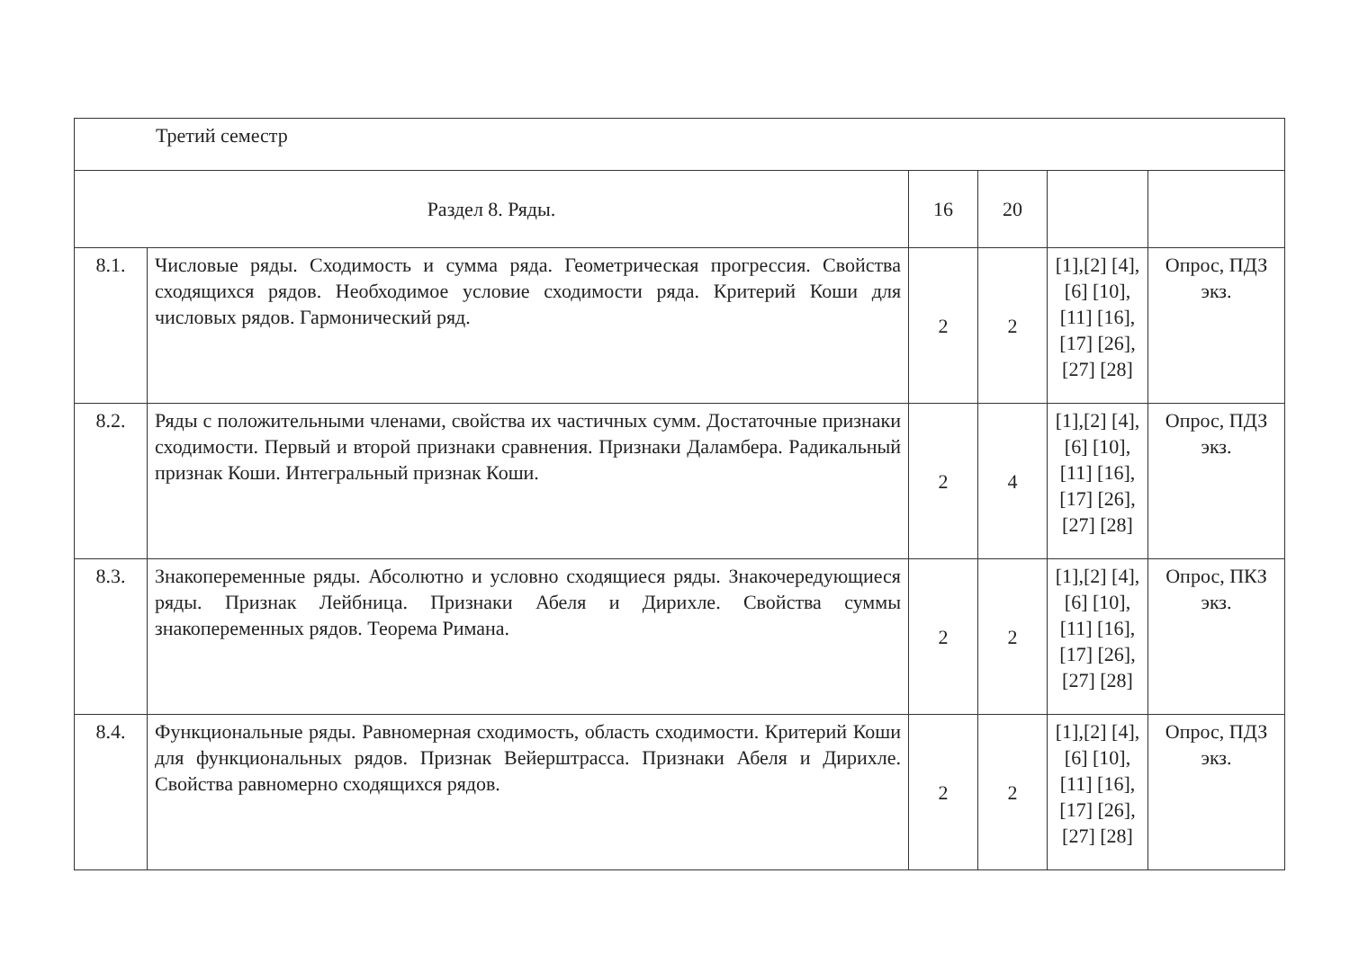| Третий семестр | | | | | |
| Раздел 8. Ряды. | | 16 | 20 | | |
| 8.1. | Числовые ряды. Сходимость и сумма ряда. Геометрическая прогрессия. Свойства сходящихся рядов. Необходимое условие сходимости ряда. Критерий Коши для числовых рядов. Гармонический ряд. | 2 | 2 | [1],[2] [4],[6] [10],[11] [16],[17] [26],[27] [28] | Опрос, ПДЗ экз. |
| 8.2. | Ряды с положительными членами, свойства их частичных сумм. Достаточные признаки сходимости. Первый и второй признаки сравнения. Признаки Даламбера. Радикальный признак Коши. Интегральный признак Коши. | 2 | 4 | [1],[2] [4],[6] [10],[11] [16],[17] [26],[27] [28] | Опрос, ПДЗ экз. |
| 8.3. | Знакопеременные ряды. Абсолютно и условно сходящиеся ряды. Знакочередующиеся ряды. Признак Лейбница. Признаки Абеля и Дирихле. Свойства суммы знакопеременных рядов. Теорема Римана. | 2 | 2 | [1],[2] [4],[6] [10],[11] [16],[17] [26],[27] [28] | Опрос, ПКЗ экз. |
| 8.4. | Функциональные ряды. Равномерная сходимость, область сходимости. Критерий Коши для функциональных рядов. Признак Вейерштрасса. Признаки Абеля и Дирихле. Свойства равномерно сходящихся рядов. | 2 | 2 | [1],[2] [4],[6] [10],[11] [16],[17] [26],[27] [28] | Опрос, ПДЗ экз. |